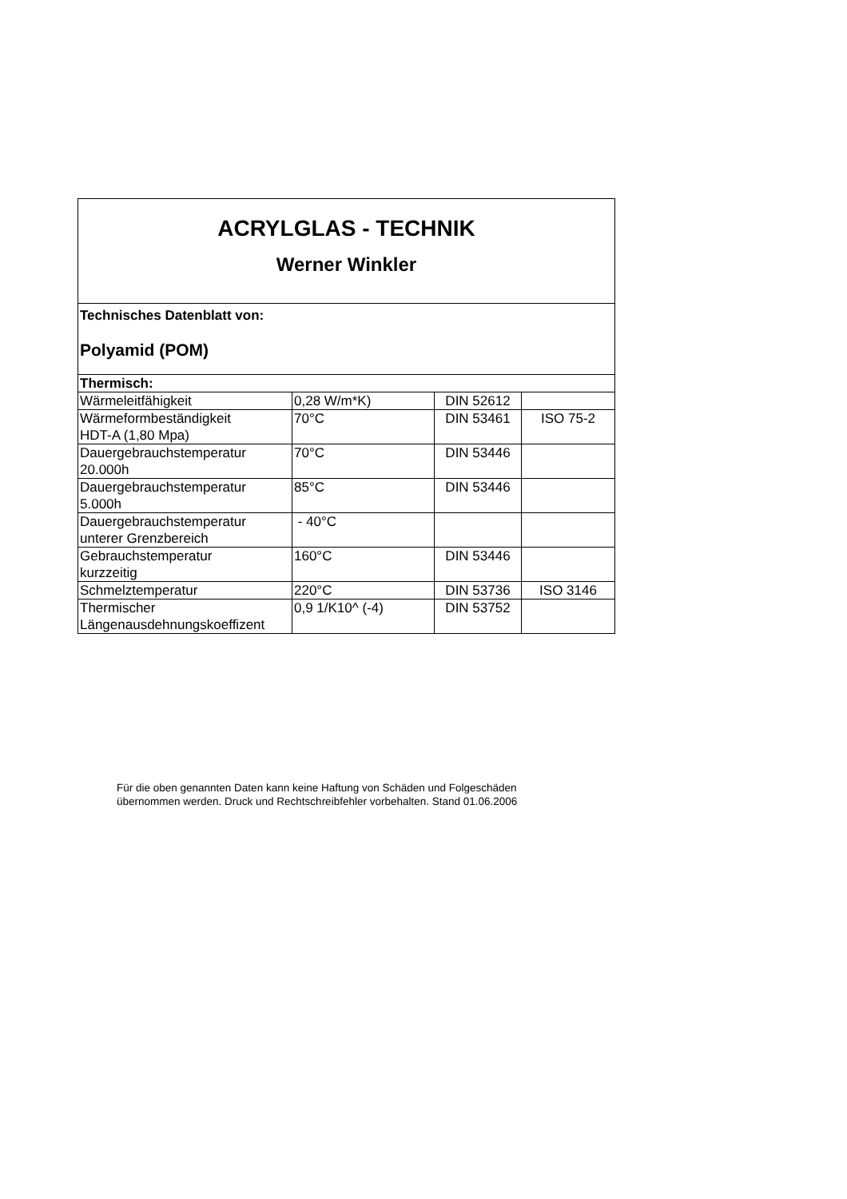| ACRYLGLAS - TECHNIK Werner Winkler | | | |
| Technisches Datenblatt von: Polyamid (POM) | | | |
| Thermisch: | | | |
| Wärmeleitfähigkeit | 0,28 W/m*K) | DIN 52612 | |
| Wärmeformbeständigkeit HDT-A (1,80 Mpa) | 70°C | DIN 53461 | ISO 75-2 |
| Dauergebrauchstemperatur 20.000h | 70°C | DIN 53446 | |
| Dauergebrauchstemperatur 5.000h | 85°C | DIN 53446 | |
| Dauergebrauchstemperatur unterer Grenzbereich | - 40°C | | |
| Gebrauchstemperatur kurzzeitig | 160°C | DIN 53446 | |
| Schmelztemperatur | 220°C | DIN 53736 | ISO 3146 |
| Thermischer Längenausdehnungskoeffizent | 0,9 1/K10^ (-4) | DIN 53752 | |
Für die oben genannten Daten kann keine Haftung von Schäden und Folgeschäden
übernommen werden. Druck und Rechtschreibfehler vorbehalten. Stand 01.06.2006